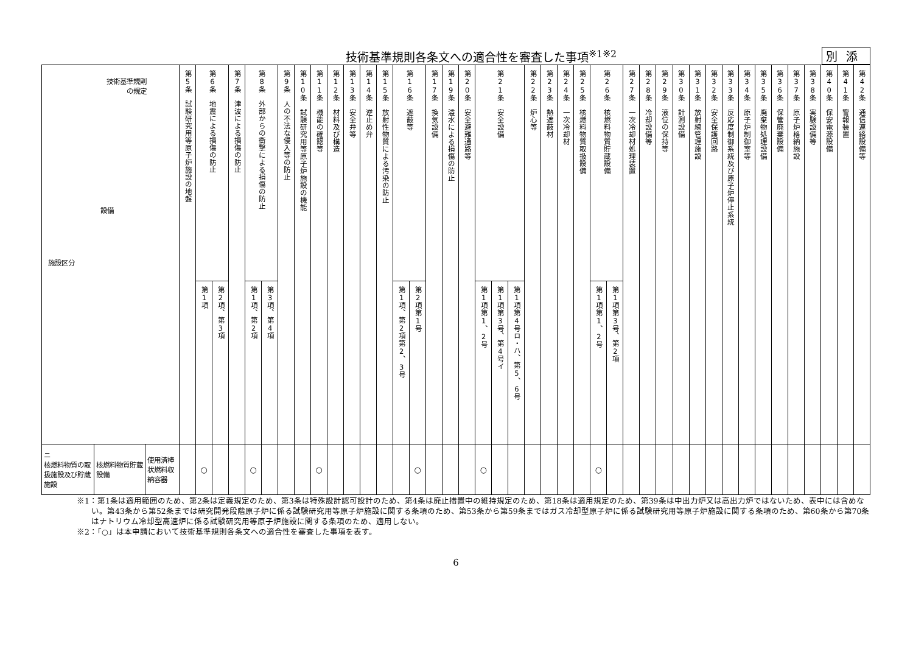技術基準規則各条文への適合性を審査した事項<sup>※1※2</sup> 別添
| 技術基準規則 の規定 設備 施設区分 | | | 第5条 試験研究用等原子炉施設の地盤 | 第6条 地震による損傷の防止 | | 第7条 津波による損傷の防止 | 第8条 外部からの衝撃による損傷の防止 | | 第9条 人の不法な侵入等の防止 | 第10条 試験研究用等原子炉施設の機能 | 第11条 機能の確認等 | 第12条 材料及び構造 | 第13条 安全弁等 | 第14条 逆止め弁 | 第15条 放射性物質による汚染の防止 | 第16条 遮蔽等 | | 第17条 換気設備 | 第19条 溢水による損傷の防止 | 第20条 安全避難通路等 | 第21条 安全設備 | | | 第22条 炉心等 | 第23条 熱遮蔽材 | 第24条 一次冷却材 | 第25条 核燃料物質取扱設備 | 第26条 核燃料物質貯蔵設備 | | 第27条 一次冷却材処理装置 | 第28条 冷却設備等 | 第29条 液位の保持等 | 第30条 計測設備 | 第31条 放射線管理施設 | 第32条 安全保護回路 | 第33条 反応度制御系統及び原子炉停止系統 | 第34条 原子炉制御室等 | 第35条 廃棄物処理設備 | 第36条 保管廃棄設備 | 第37条 原子炉格納施設 | 第38条 実験設備等 | 第40条 保安電源設備 | 第41条 警報装置 | 第42条 通信連絡設備等 |
| --- | --- | --- | --- | --- | --- | --- | --- | --- | --- | --- | --- | --- | --- | --- | --- | --- | --- | --- | --- | --- | --- | --- | --- | --- | --- | --- | --- | --- | --- | --- | --- | --- | --- | --- | --- | --- | --- | --- | --- | --- | --- | --- | --- | --- |
| | | | | 第1項 | 第2項、第3項 | | 第1項、第2項 | 第3項、第4項 | | | | | | | | 第1項、第2項第2、3号 | 第2項第1号 | | | | 第1項第1、2号 | 第1項第3号、第4号イ | 第1項第4号ロ・ハ、第5、6号 | | | | | 第1項第1、2号 | 第1項第3号、第2項 | | | | | | | | | | | | | | | |
| ニ 核燃料物質の取扱施設及び貯蔵施設 | 核燃料物質貯蔵設備 | 使用済棒状燃料収納容器 | | ○ | | | ○ | | | | ○ | | | | | | ○ | | | | ○ | | | | | | | ○ | | | | | | | | | | | | | | | | |
※1：第1条は適用範囲のため、第2条は定義規定のため、第3条は特殊設計認可設計のため、第4条は廃止措置中の維持規定のため、第18条は適用規定のため、第39条は中出力炉又は高出力炉ではないため、表中には含めない。第43条から第52条までは研究開発段階原子炉に係る試験研究用等原子炉施設に関する条項のため、第53条から第59条まではガス冷却型原子炉に係る試験研究用等原子炉施設に関する条項のため、第60条から第70条はナトリウム冷却型高速炉に係る試験研究用等原子炉施設に関する条項のため、適用しない。
※2：「○」は本申請において技術基準規則各条文への適合性を審査した事項を表す。
6